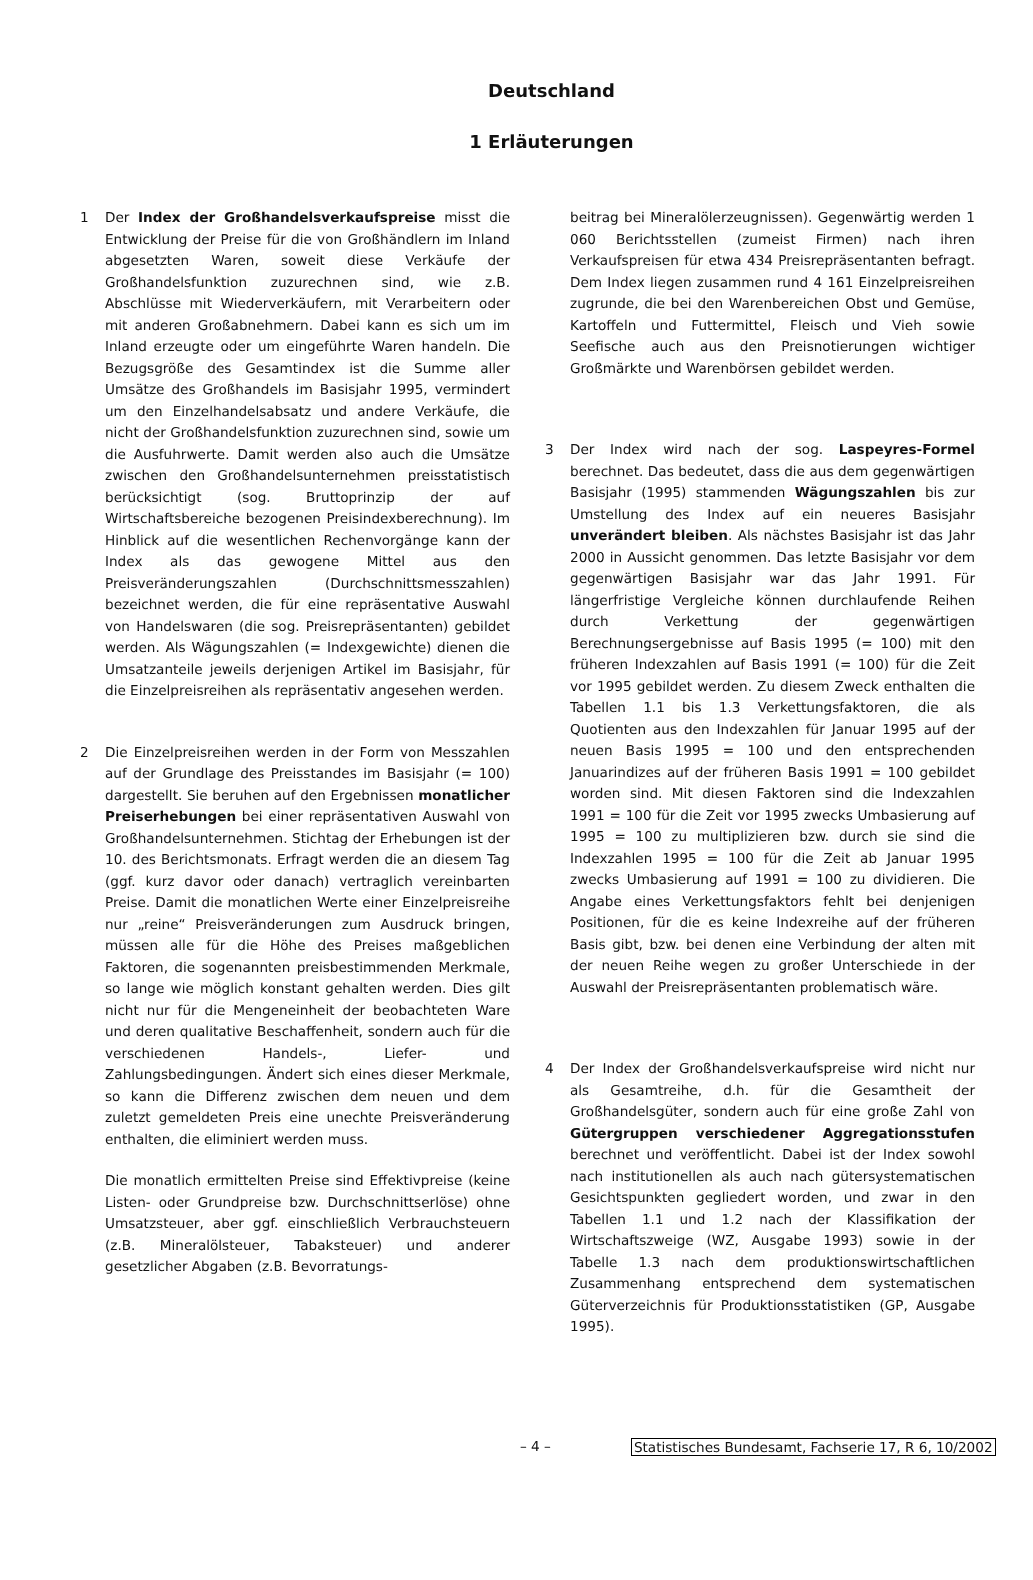Deutschland
1 Erläuterungen
1 Der Index der Großhandelsverkaufspreise misst die Entwicklung der Preise für die von Großhändlern im Inland abgesetzten Waren, soweit diese Verkäufe der Großhandelsfunktion zuzurechnen sind, wie z.B. Abschlüsse mit Wiederverkäufern, mit Verarbeitern oder mit anderen Großabnehmern. Dabei kann es sich um im Inland erzeugte oder um eingeführte Waren handeln. Die Bezugsgröße des Gesamtindex ist die Summe aller Umsätze des Großhandels im Basisjahr 1995, vermindert um den Einzelhandelsabsatz und andere Verkäufe, die nicht der Großhandelsfunktion zuzurechnen sind, sowie um die Ausfuhrwerte. Damit werden also auch die Umsätze zwischen den Großhandelsunternehmen preisstatistisch berücksichtigt (sog. Bruttoprinzip der auf Wirtschaftsbereiche bezogenen Preisindexberechnung). Im Hinblick auf die wesentlichen Rechenvorgänge kann der Index als das gewogene Mittel aus den Preisveränderungszahlen (Durchschnittsmesszahlen) bezeichnet werden, die für eine repräsentative Auswahl von Handelswaren (die sog. Preisrepräsentanten) gebildet werden. Als Wägungszahlen (= Indexgewichte) dienen die Umsatzanteile jeweils derjenigen Artikel im Basisjahr, für die Einzelpreisreihen als repräsentativ angesehen werden.
2 Die Einzelpreisreihen werden in der Form von Messzahlen auf der Grundlage des Preisstandes im Basisjahr (= 100) dargestellt. Sie beruhen auf den Ergebnissen monatlicher Preiserhebungen bei einer repräsentativen Auswahl von Großhandelsunternehmen. Stichtag der Erhebungen ist der 10. des Berichtsmonats. Erfragt werden die an diesem Tag (ggf. kurz davor oder danach) vertraglich vereinbarten Preise. Damit die monatlichen Werte einer Einzelpreisreihe nur „reine“ Preisveränderungen zum Ausdruck bringen, müssen alle für die Höhe des Preises maßgeblichen Faktoren, die sogenannten preisbestimmenden Merkmale, so lange wie möglich konstant gehalten werden. Dies gilt nicht nur für die Mengeneinheit der beobachteten Ware und deren qualitative Beschaffenheit, sondern auch für die verschiedenen Handels-, Liefer- und Zahlungsbedingungen. Ändert sich eines dieser Merkmale, so kann die Differenz zwischen dem neuen und dem zuletzt gemeldeten Preis eine unechte Preisveränderung enthalten, die eliminiert werden muss.
Die monatlich ermittelten Preise sind Effektivpreise (keine Listen- oder Grundpreise bzw. Durchschnittserlöse) ohne Umsatzsteuer, aber ggf. einschließlich Verbrauchsteuern (z.B. Mineralölsteuer, Tabaksteuer) und anderer gesetzlicher Abgaben (z.B. Bevorratungs-
beitrag bei Mineralölerzeugnissen). Gegenwärtig werden 1 060 Berichtsstellen (zumeist Firmen) nach ihren Verkaufspreisen für etwa 434 Preisrepräsentanten befragt. Dem Index liegen zusammen rund 4 161 Einzelpreisreihen zugrunde, die bei den Warenbereichen Obst und Gemüse, Kartoffeln und Futtermittel, Fleisch und Vieh sowie Seefische auch aus den Preisnotierungen wichtiger Großmärkte und Warenbörsen gebildet werden.
3 Der Index wird nach der sog. Laspeyres-Formel berechnet. Das bedeutet, dass die aus dem gegenwärtigen Basisjahr (1995) stammenden Wägungszahlen bis zur Umstellung des Index auf ein neueres Basisjahr unverändert bleiben. Als nächstes Basisjahr ist das Jahr 2000 in Aussicht genommen. Das letzte Basisjahr vor dem gegenwärtigen Basisjahr war das Jahr 1991. Für längerfristige Vergleiche können durchlaufende Reihen durch Verkettung der gegenwärtigen Berechnungsergebnisse auf Basis 1995 (= 100) mit den früheren Indexzahlen auf Basis 1991 (= 100) für die Zeit vor 1995 gebildet werden. Zu diesem Zweck enthalten die Tabellen 1.1 bis 1.3 Verkettungsfaktoren, die als Quotienten aus den Indexzahlen für Januar 1995 auf der neuen Basis 1995 = 100 und den entsprechenden Januarindizes auf der früheren Basis 1991 = 100 gebildet worden sind. Mit diesen Faktoren sind die Indexzahlen 1991 = 100 für die Zeit vor 1995 zwecks Umbasierung auf 1995 = 100 zu multiplizieren bzw. durch sie sind die Indexzahlen 1995 = 100 für die Zeit ab Januar 1995 zwecks Umbasierung auf 1991 = 100 zu dividieren. Die Angabe eines Verkettungsfaktors fehlt bei denjenigen Positionen, für die es keine Indexreihe auf der früheren Basis gibt, bzw. bei denen eine Verbindung der alten mit der neuen Reihe wegen zu großer Unterschiede in der Auswahl der Preisrepräsentanten problematisch wäre.
4 Der Index der Großhandelsverkaufspreise wird nicht nur als Gesamtreihe, d.h. für die Gesamtheit der Großhandelsgüter, sondern auch für eine große Zahl von Gütergruppen verschiedener Aggregationsstufen berechnet und veröffentlicht. Dabei ist der Index sowohl nach institutionellen als auch nach gütersystematischen Gesichtspunkten gegliedert worden, und zwar in den Tabellen 1.1 und 1.2 nach der Klassifikation der Wirtschaftszweige (WZ, Ausgabe 1993) sowie in der Tabelle 1.3 nach dem produktionswirtschaftlichen Zusammenhang entsprechend dem systematischen Güterverzeichnis für Produktionsstatistiken (GP, Ausgabe 1995).
– 4 – Statistisches Bundesamt, Fachserie 17, R 6, 10/2002